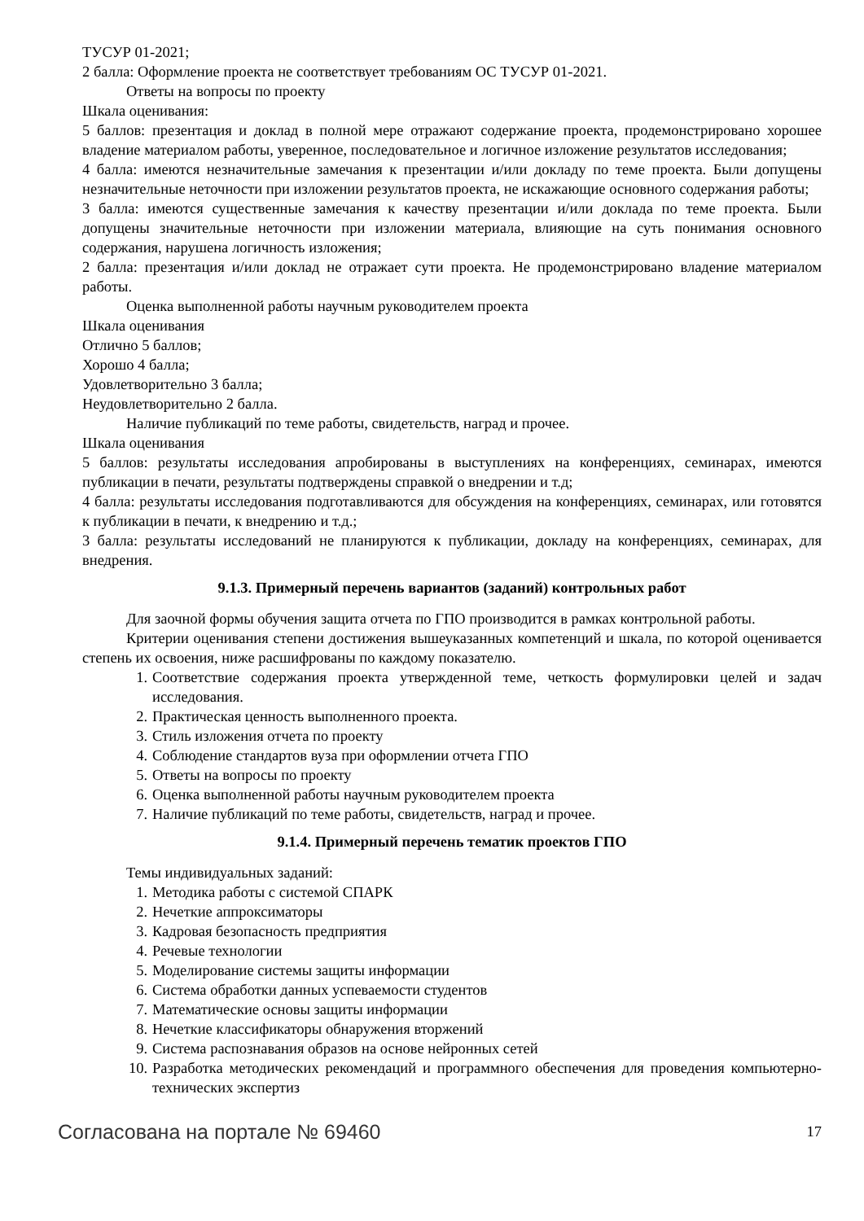ТУСУР 01-2021;
2 балла: Оформление проекта не соответствует требованиям ОС ТУСУР 01-2021.
Ответы на вопросы по проекту
Шкала оценивания:
5 баллов: презентация и доклад в полной мере отражают содержание проекта, продемонстрировано хорошее владение материалом работы, уверенное, последовательное и логичное изложение результатов исследования;
4 балла: имеются незначительные замечания к презентации и/или докладу по теме проекта. Были допущены незначительные неточности при изложении результатов проекта, не искажающие основного содержания работы;
3 балла: имеются существенные замечания к качеству презентации и/или доклада по теме проекта. Были допущены значительные неточности при изложении материала, влияющие на суть понимания основного содержания, нарушена логичность изложения;
2 балла: презентация и/или доклад не отражает сути проекта. Не продемонстрировано владение материалом работы.
Оценка выполненной работы научным руководителем проекта
Шкала оценивания
Отлично 5 баллов;
Хорошо 4 балла;
Удовлетворительно 3 балла;
Неудовлетворительно 2 балла.
Наличие публикаций по теме работы, свидетельств, наград и прочее.
Шкала оценивания
5 баллов: результаты исследования апробированы в выступлениях на конференциях, семинарах, имеются публикации в печати, результаты подтверждены справкой о внедрении и т.д;
4 балла: результаты исследования подготавливаются для обсуждения на конференциях, семинарах, или готовятся к публикации в печати, к внедрению и т.д.;
3 балла: результаты исследований не планируются к публикации, докладу на конференциях, семинарах, для внедрения.
9.1.3. Примерный перечень вариантов (заданий) контрольных работ
Для заочной формы обучения защита отчета по ГПО производится в рамках контрольной работы.
Критерии оценивания степени достижения вышеуказанных компетенций и шкала, по которой оценивается степень их освоения, ниже расшифрованы по каждому показателю.
1. Соответствие содержания проекта утвержденной теме, четкость формулировки целей и задач исследования.
2. Практическая ценность выполненного проекта.
3. Стиль изложения отчета по проекту
4. Соблюдение стандартов вуза при оформлении отчета ГПО
5. Ответы на вопросы по проекту
6. Оценка выполненной работы научным руководителем проекта
7. Наличие публикаций по теме работы, свидетельств, наград и прочее.
9.1.4. Примерный перечень тематик проектов ГПО
Темы индивидуальных заданий:
1. Методика работы с системой СПАРК
2. Нечеткие аппроксиматоры
3. Кадровая безопасность предприятия
4. Речевые технологии
5. Моделирование системы защиты информации
6. Система обработки данных успеваемости студентов
7. Математические основы защиты информации
8. Нечеткие классификаторы обнаружения вторжений
9. Система распознавания образов на основе нейронных сетей
10. Разработка методических рекомендаций и программного обеспечения для проведения компьютерно-технических экспертиз
Согласована на портале № 69460 17